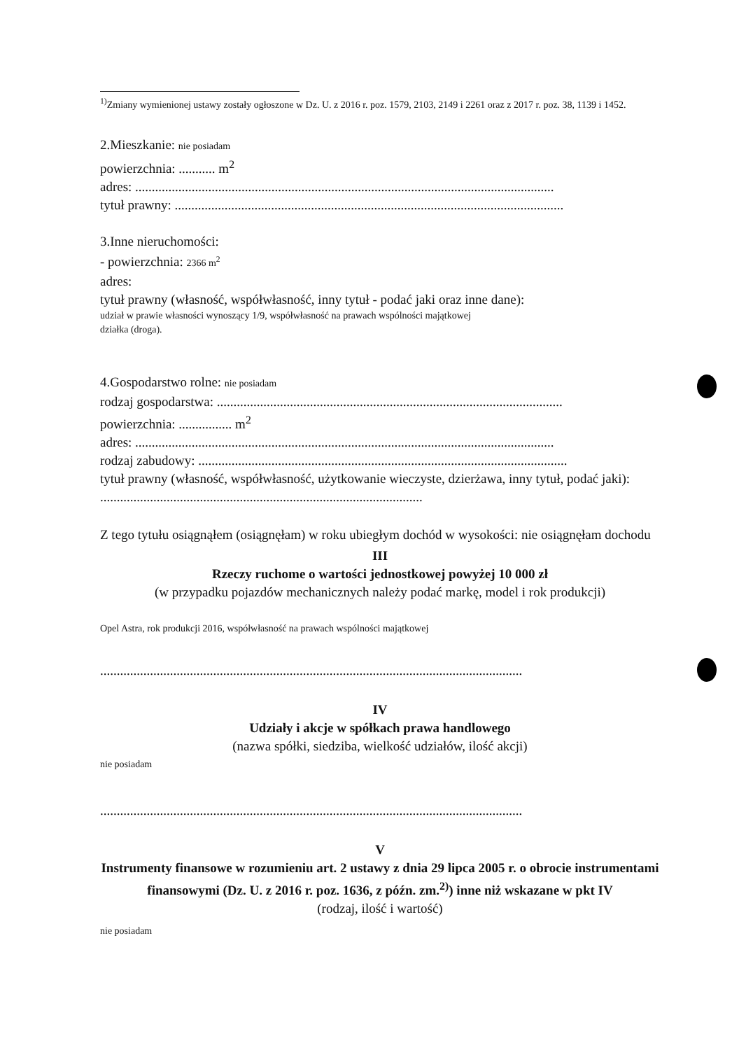<sup>1)</sup> Zmiany wymienionej ustawy zostały ogłoszone w Dz. U. z 2016 r. poz. 1579, 2103, 2149 i 2261 oraz z 2017 r. poz. 38, 1139 i 1452.
2.Mieszkanie: nie posiadam
powierzchnia: ........... m<sup>2</sup>
adres: ..............................................................................................................................
tytuł prawny: .....................................................................................................................
3.Inne nieruchomości:
- powierzchnia: 2366 m<sup>2</sup>
adres:
tytuł prawny (własność, współwłasność, inny tytuł - podać jaki oraz inne dane):
udział w prawie własności wynoszący 1/9, współwłasność na prawach wspólności majątkowej
działka (droga).
4.Gospodarstwo rolne: nie posiadam
rodzaj gospodarstwa: ........................................................................................................
powierzchnia: ................ m<sup>2</sup>
adres: ..............................................................................................................................
rodzaj zabudowy: ...............................................................................................................
tytuł prawny (własność, współwłasność, użytkowanie wieczyste, dzierżawa, inny tytuł, podać jaki): .................................................................................................
Z tego tytułu osiągnąłem (osiągnęłam) w roku ubiegłym dochód w wysokości: nie osiągnęłam dochodu
III
Rzeczy ruchome o wartości jednostkowej powyżej 10 000 zł
(w przypadku pojazdów mechanicznych należy podać markę, model i rok produkcji)
Opel Astra, rok produkcji 2016, współwłasność na prawach wspólności majątkowej
...............................................................................................................................
IV
Udziały i akcje w spółkach prawa handlowego
(nazwa spółki, siedziba, wielkość udziałów, ilość akcji)
nie posiadam
...............................................................................................................................
V
Instrumenty finansowe w rozumieniu art. 2 ustawy z dnia 29 lipca 2005 r. o obrocie instrumentami finansowymi (Dz. U. z 2016 r. poz. 1636, z późn. zm.<sup>2)</sup>) inne niż wskazane w pkt IV
(rodzaj, ilość i wartość)
nie posiadam